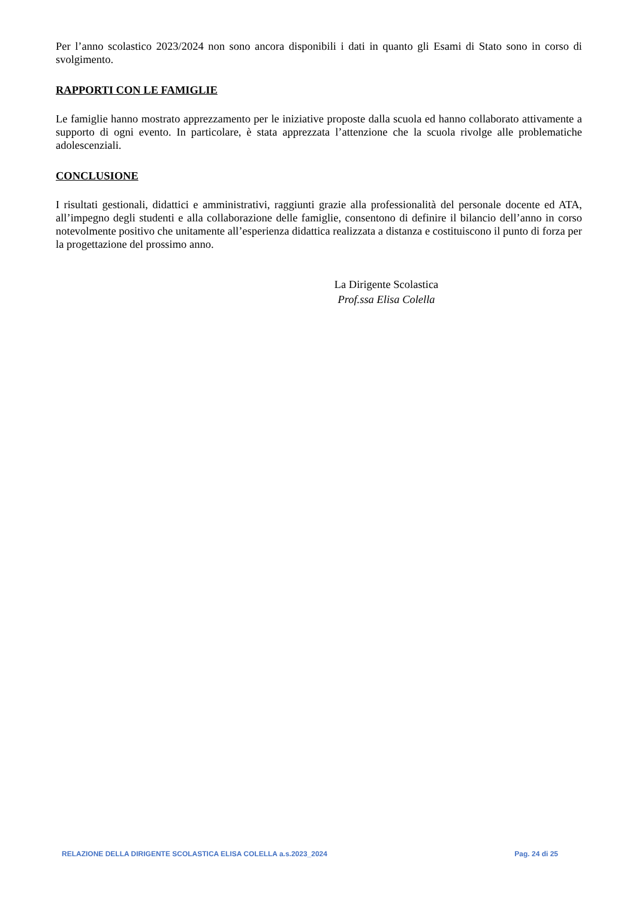Per l’anno scolastico 2023/2024 non sono ancora disponibili i dati in quanto gli Esami di Stato sono in corso di svolgimento.
RAPPORTI CON LE FAMIGLIE
Le famiglie hanno mostrato apprezzamento per le iniziative proposte dalla scuola ed hanno collaborato attivamente a supporto di ogni evento. In particolare, è stata apprezzata l’attenzione che la scuola rivolge alle problematiche adolescenziali.
CONCLUSIONE
I risultati gestionali, didattici e amministrativi, raggiunti grazie alla professionalità del personale docente ed ATA, all’impegno degli studenti e alla collaborazione delle famiglie, consentono di definire il bilancio dell’anno in corso notevolmente positivo che unitamente all’esperienza didattica realizzata a distanza e costituiscono il punto di forza per la progettazione del prossimo anno.
La Dirigente Scolastica
Prof.ssa Elisa Colella
RELAZIONE DELLA DIRIGENTE SCOLASTICA ELISA COLELLA a.s.2023_2024 Pag. 24 di 25